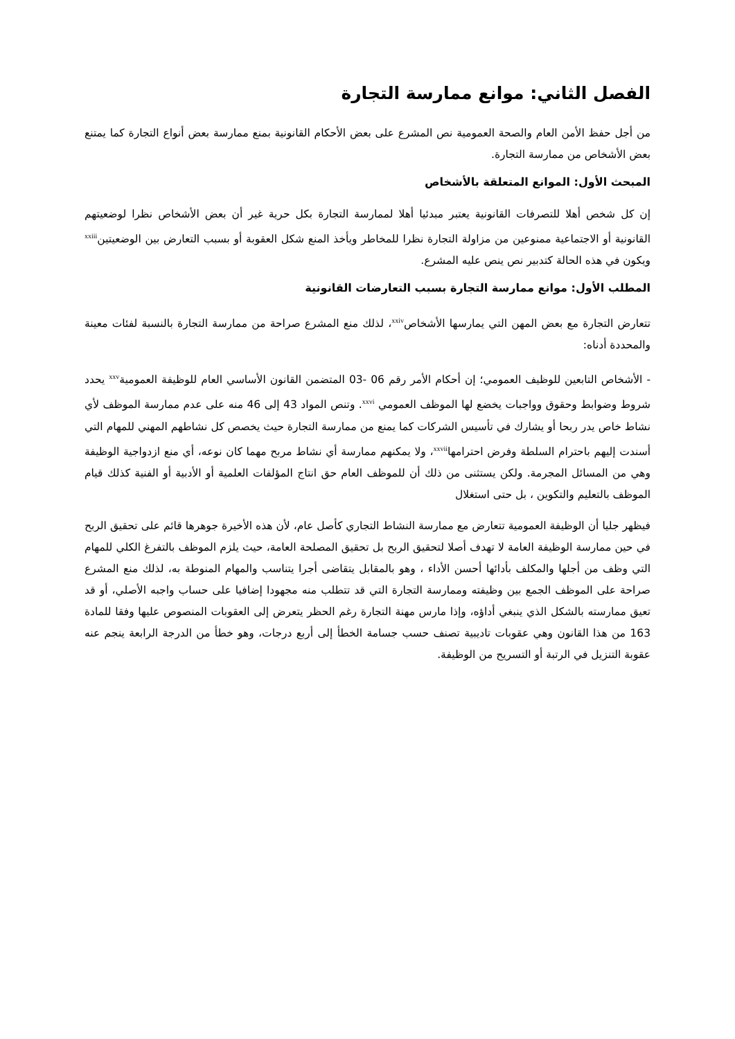الفصل الثاني: موانع ممارسة التجارة
من أجل حفظ الأمن العام والصحة العمومية نص المشرع على بعض الأحكام القانونية بمنع ممارسة بعض أنواع التجارة كما يمتنع بعض الأشخاص من ممارسة التجارة.
المبحث الأول: الموانع المتعلقة بالأشخاص
إن كل شخص أهلا للتصرفات القانونية يعتبر مبدئيا أهلا لممارسة التجارة بكل حرية غير أن بعض الأشخاص نظرا لوضعيتهم القانونية أو الاجتماعية ممنوعين من مزاولة التجارة نظرا للمخاطر ويأخذ المنع شكل العقوبة أو بسبب التعارض بين الوضعيتين<sup>xxiii</sup> ويكون في هذه الحالة كتدبير نص ينص عليه المشرع.
المطلب الأول: موانع ممارسة التجارة بسبب التعارضات القانونية
تتعارض التجارة مع بعض المهن التي يمارسها الأشخاص<sup>xxiv</sup>، لذلك منع المشرع صراحة من ممارسة التجارة بالنسبة لفئات معينة والمحددة أدناه:
- الأشخاص التابعين للوظيف العمومي؛ إن أحكام الأمر رقم 06 -03 المتضمن القانون الأساسي العام للوظيفة العمومية<sup>xxv</sup> يحدد شروط وضوابط وحقوق وواجبات يخضع لها الموظف العمومي <sup>xxvi</sup>. وتنص المواد 43 إلى 46 منه على عدم ممارسة الموظف لأي نشاط خاص يدر ربحا أو يشارك في تأسيس الشركات كما يمنع من ممارسة التجارة حيث يخصص كل نشاطهم المهني للمهام التي أسندت إليهم باحترام السلطة وفرض احترامها<sup>xxvii</sup>، ولا يمكنهم ممارسة أي نشاط مربح مهما كان نوعه، أي منع ازدواجية الوظيفة وهي من المسائل المجرمة. ولكن يستثنى من ذلك أن للموظف العام حق انتاج المؤلفات العلمية أو الأدبية أو الفنية كذلك قيام الموظف بالتعليم والتكوين ، بل حتى استغلال
فيظهر جليا أن الوظيفة العمومية تتعارض مع ممارسة النشاط التجاري كأصل عام، لأن هذه الأخيرة جوهرها قائم على تحقيق الربح في حين ممارسة الوظيفة العامة لا تهدف أصلا لتحقيق الربح بل تحقيق المصلحة العامة، حيث يلزم الموظف بالتفرغ الكلي للمهام التي وظف من أجلها والمكلف بأدائها أحسن الأداء ، وهو بالمقابل يتقاضى أجرا يتناسب والمهام المنوطة به، لذلك منع المشرع صراحة على الموظف الجمع بين وظيفته وممارسة التجارة التي قد تتطلب منه مجهودا إضافيا على حساب واجبه الأصلي، أو قد تعيق ممارسته بالشكل الذي ينبغي أداؤه، وإذا مارس مهنة التجارة رغم الحظر يتعرض إلى العقوبات المنصوص عليها وفقا للمادة 163 من هذا القانون وهي عقوبات تاديبية تصنف حسب جسامة الخطأ إلى أربع درجات، وهو خطأ من الدرجة الرابعة ينجم عنه عقوبة التنزيل في الرتبة أو التسريح من الوظيفة.